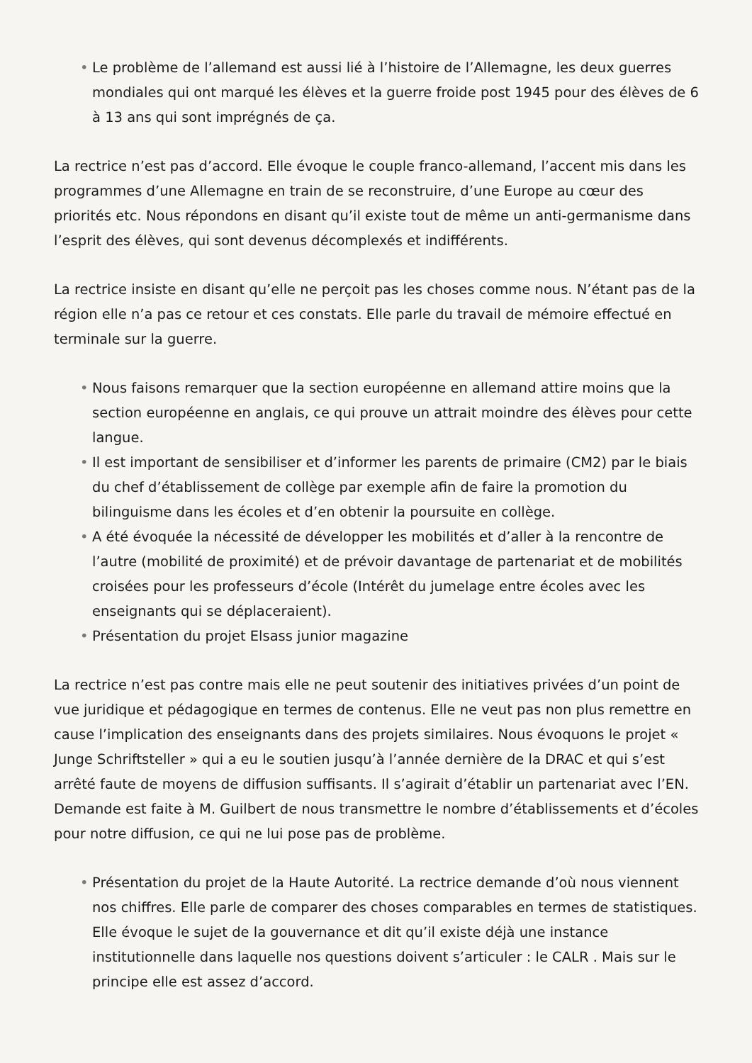• Le problème de l’allemand est aussi lié à l’histoire de l’Allemagne, les deux guerres mondiales qui ont marqué les élèves et la guerre froide post 1945 pour des élèves de 6 à 13 ans qui sont imprégnés de ça.
La rectrice n’est pas d’accord. Elle évoque le couple franco-allemand, l’accent mis dans les programmes d’une Allemagne en train de se reconstruire, d’une Europe au cœur des priorités etc. Nous répondons en disant qu’il existe tout de même un anti-germanisme dans l’esprit des élèves, qui sont devenus décomplexés et indifférents.
La rectrice insiste en disant qu’elle ne perçoit pas les choses comme nous. N’étant pas de la région elle n’a pas ce retour et ces constats. Elle parle du travail de mémoire effectué en terminale sur la guerre.
• Nous faisons remarquer que la section européenne en allemand attire moins que la section européenne en anglais, ce qui prouve un attrait moindre des élèves pour cette langue.
• Il est important de sensibiliser et d’informer les parents de primaire (CM2) par le biais du chef d’établissement de collège par exemple afin de faire la promotion du bilinguisme dans les écoles et d’en obtenir la poursuite en collège.
• A été évoquée la nécessité de développer les mobilités et d’aller à la rencontre de l’autre (mobilité de proximité) et de prévoir davantage de partenariat et de mobilités croisées pour les professeurs d’école (Intérêt du jumelage entre écoles avec les enseignants qui se déplaceraient).
• Présentation du projet Elsass junior magazine
La rectrice n’est pas contre mais elle ne peut soutenir des initiatives privées d’un point de vue juridique et pédagogique en termes de contenus. Elle ne veut pas non plus remettre en cause l’implication des enseignants dans des projets similaires. Nous évoquons le projet « Junge Schriftsteller » qui a eu le soutien jusqu’à l’année dernière de la DRAC et qui s’est arrêté faute de moyens de diffusion suffisants. Il s’agirait d’établir un partenariat avec l’EN. Demande est faite à M. Guilbert de nous transmettre le nombre d’établissements et d’écoles pour notre diffusion, ce qui ne lui pose pas de problème.
• Présentation du projet de la Haute Autorité. La rectrice demande d’où nous viennent nos chiffres. Elle parle de comparer des choses comparables en termes de statistiques. Elle évoque le sujet de la gouvernance et dit qu’il existe déjà une instance institutionnelle dans laquelle nos questions doivent s’articuler : le CALR . Mais sur le principe elle est assez d’accord.